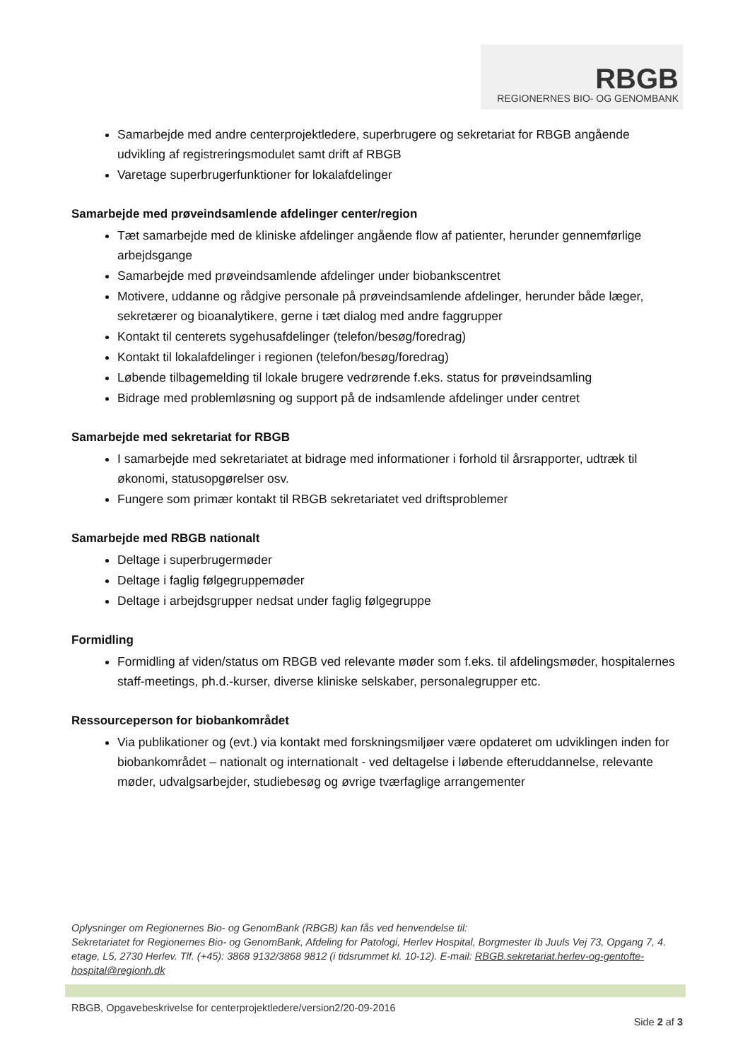RBGB
REGIONERNES BIO- OG GENOMBANK
Samarbejde med andre centerprojektledere, superbrugere og sekretariat for RBGB angående udvikling af registreringsmodulet samt drift af RBGB
Varetage superbrugerfunktioner for lokalafdelinger
Samarbejde med prøveindsamlende afdelinger center/region
Tæt samarbejde med de kliniske afdelinger angående flow af patienter, herunder gennemførlige arbejdsgange
Samarbejde med prøveindsamlende afdelinger under biobankscentret
Motivere, uddanne og rådgive personale på prøveindsamlende afdelinger, herunder både læger, sekretærer og bioanalytikere, gerne i tæt dialog med andre faggrupper
Kontakt til centerets sygehusafdelinger (telefon/besøg/foredrag)
Kontakt til lokalafdelinger i regionen (telefon/besøg/foredrag)
Løbende tilbagemelding til lokale brugere vedrørende f.eks. status for prøveindsamling
Bidrage med problemløsning og support på de indsamlende afdelinger under centret
Samarbejde med sekretariat for RBGB
I samarbejde med sekretariatet at bidrage med informationer i forhold til årsrapporter, udtræk til økonomi, statusopgørelser osv.
Fungere som primær kontakt til RBGB sekretariatet ved driftsproblemer
Samarbejde med RBGB nationalt
Deltage i superbrugermøder
Deltage i faglig følgegruppemøder
Deltage i arbejdsgrupper nedsat under faglig følgegruppe
Formidling
Formidling af viden/status om RBGB ved relevante møder som f.eks. til afdelingsmøder, hospitalernes staff-meetings, ph.d.-kurser, diverse kliniske selskaber, personalegrupper etc.
Ressourceperson for biobankområdet
Via publikationer og (evt.) via kontakt med forskningsmiljøer være opdateret om udviklingen inden for biobankområdet – nationalt og internationalt - ved deltagelse i løbende efteruddannelse, relevante møder, udvalgsarbejder, studiebesøg og øvrige tværfaglige arrangementer
Oplysninger om Regionernes Bio- og GenomBank (RBGB) kan fås ved henvendelse til:
Sekretariatet for Regionernes Bio- og GenomBank, Afdeling for Patologi, Herlev Hospital, Borgmester Ib Juuls Vej 73, Opgang 7, 4. etage, L5, 2730 Herlev. Tlf. (+45): 3868 9132/3868 9812 (i tidsrummet kl. 10-12). E-mail: RBGB.sekretariat.herlev-og-gentofte-hospital@regionh.dk
RBGB, Opgavebeskrivelse for centerprojektledere/version2/20-09-2016
Side 2 af 3